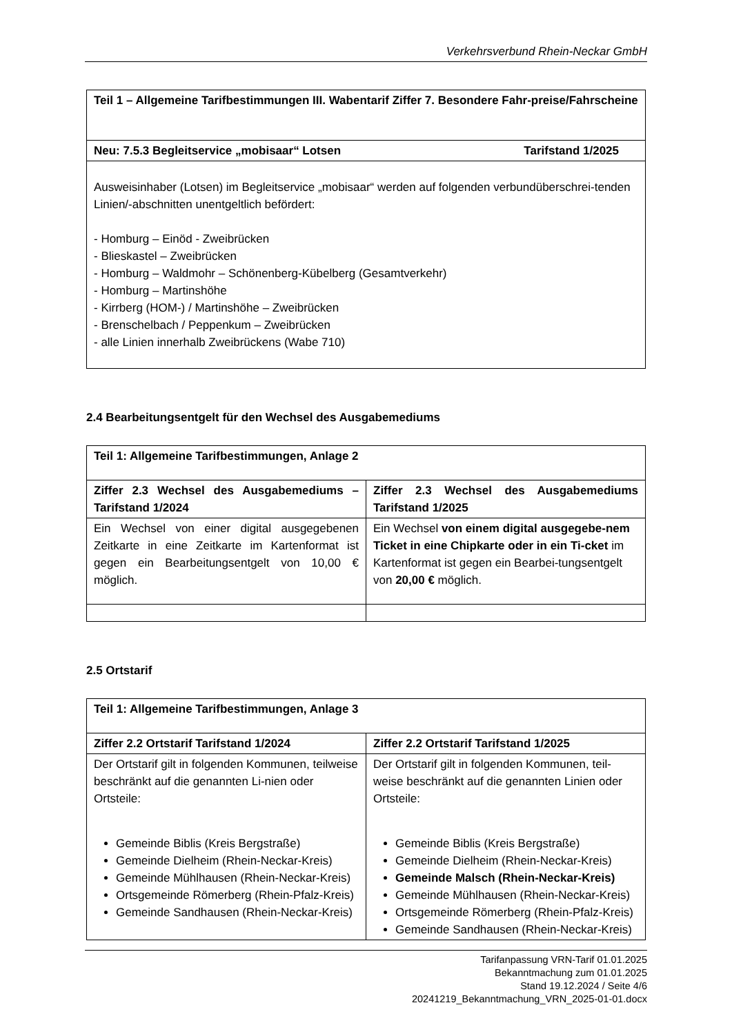Verkehrsverbund Rhein-Neckar GmbH
| Teil 1 – Allgemeine Tarifbestimmungen III. Wabentarif Ziffer 7. Besondere Fahr-preise/Fahrscheine |
| Neu: 7.5.3 Begleitservice „mobisaar“ Lotsen Tarifstand 1/2025 |
| Ausweisinhaber (Lotsen) im Begleitservice „mobisaar“ werden auf folgenden verbundüberschrei-tenden Linien/-abschnitten unentgeltlich befördert: - Homburg – Einöd - Zweibrücken - Blieskastel – Zweibrücken - Homburg – Waldmohr – Schönenberg-Kübelberg (Gesamtverkehr) - Homburg – Martinshöhe - Kirrberg (HOM-) / Martinshöhe – Zweibrücken - Brenschelbach / Peppenkum – Zweibrücken - alle Linien innerhalb Zweibrückens (Wabe 710) |
2.4 Bearbeitungsentgelt für den Wechsel des Ausgabemediums
| Teil 1: Allgemeine Tarifbestimmungen, Anlage 2 | |
| Ziffer 2.3 Wechsel des Ausgabemediums – Tarifstand 1/2024 | Ziffer 2.3 Wechsel des Ausgabemediums Tarifstand 1/2025 |
| Ein Wechsel von einer digital ausgegebenen Zeitkarte in eine Zeitkarte im Kartenformat ist gegen ein Bearbeitungsentgelt von 10,00 € möglich. | Ein Wechsel von einem digital ausgegebe-nem Ticket in eine Chipkarte oder in ein Ti-cket im Kartenformat ist gegen ein Bearbei-tungsentgelt von 20,00 € möglich. |
2.5 Ortstarif
| Teil 1: Allgemeine Tarifbestimmungen, Anlage 3 | |
| Ziffer 2.2 Ortstarif Tarifstand 1/2024 | Ziffer 2.2 Ortstarif Tarifstand 1/2025 |
| Der Ortstarif gilt in folgenden Kommunen, teilweise beschränkt auf die genannten Li-nien oder Ortsteile: Gemeinde Biblis (Kreis Bergstraße) Gemeinde Dielheim (Rhein-Neckar-Kreis) Gemeinde Mühlhausen (Rhein-Neckar-Kreis) Ortsgemeinde Römerberg (Rhein-Pfalz-Kreis) Gemeinde Sandhausen (Rhein-Neckar-Kreis) | Der Ortstarif gilt in folgenden Kommunen, teil-weise beschränkt auf die genannten Linien oder Ortsteile: Gemeinde Biblis (Kreis Bergstraße) Gemeinde Dielheim (Rhein-Neckar-Kreis) Gemeinde Malsch (Rhein-Neckar-Kreis) Gemeinde Mühlhausen (Rhein-Neckar-Kreis) Ortsgemeinde Römerberg (Rhein-Pfalz-Kreis) Gemeinde Sandhausen (Rhein-Neckar-Kreis) |
Tarifanpassung VRN-Tarif 01.01.2025
Bekanntmachung zum 01.01.2025
Stand 19.12.2024 / Seite 4/6
20241219_Bekanntmachung_VRN_2025-01-01.docx